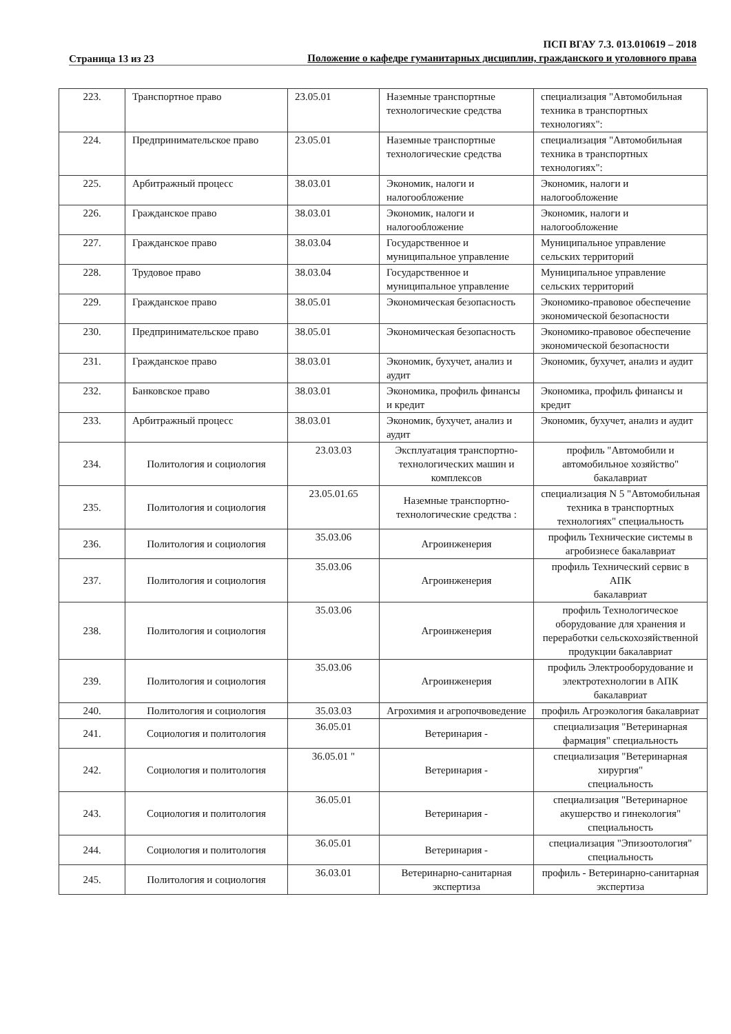Страница 13 из 23
ПСП ВГАУ 7.3. 013.010619 – 2018
Положение о кафедре гуманитарных дисциплин, гражданского и уголовного права
| 223. | Транспортное право | 23.05.01 | Наземные транспортные технологические средства | специализация "Автомобильная техника в транспортных технологиях": |
| 224. | Предпринимательское право | 23.05.01 | Наземные транспортные технологические средства | специализация "Автомобильная техника в транспортных технологиях": |
| 225. | Арбитражный процесс | 38.03.01 | Экономик, налоги и налогообложение | Экономик, налоги и налогообложение |
| 226. | Гражданское право | 38.03.01 | Экономик, налоги и налогообложение | Экономик, налоги и налогообложение |
| 227. | Гражданское право | 38.03.04 | Государственное и муниципальное управление | Муниципальное управление сельских территорий |
| 228. | Трудовое право | 38.03.04 | Государственное и муниципальное управление | Муниципальное управление сельских территорий |
| 229. | Гражданское право | 38.05.01 | Экономическая безопасность | Экономико-правовое обеспечение экономической безопасности |
| 230. | Предпринимательское право | 38.05.01 | Экономическая безопасность | Экономико-правовое обеспечение экономической безопасности |
| 231. | Гражданское право | 38.03.01 | Экономик, бухучет, анализ и аудит | Экономик, бухучет, анализ и аудит |
| 232. | Банковское право | 38.03.01 | Экономика, профиль финансы и кредит | Экономика, профиль финансы и кредит |
| 233. | Арбитражный процесс | 38.03.01 | Экономик, бухучет, анализ и аудит | Экономик, бухучет, анализ и аудит |
| 234. | Политология и социология | 23.03.03 | Эксплуатация транспортно-технологических машин и комплексов | профиль "Автомобили и автомобильное хозяйство" бакалавриат |
| 235. | Политология и социология | 23.05.01.65 | Наземные транспортно-технологические средства : | специализация N 5 "Автомобильная техника в транспортных технологиях" специальность |
| 236. | Политология и социология | 35.03.06 | Агроинженерия | профиль Технические системы в агробизнесе бакалавриат |
| 237. | Политология и социология | 35.03.06 | Агроинженерия | профиль Технический сервис в АПК бакалавриат |
| 238. | Политология и социология | 35.03.06 | Агроинженерия | профиль Технологическое оборудование для хранения и переработки сельскохозяйственной продукции бакалавриат |
| 239. | Политология и социология | 35.03.06 | Агроинженерия | профиль Электрооборудование и электротехнологии в АПК бакалавриат |
| 240. | Политология и социология | 35.03.03 | Агрохимия и агропочвоведение | профиль Агроэкология бакалавриат |
| 241. | Социология и политология | 36.05.01 | Ветеринария - | специализация "Ветеринарная фармация" специальность |
| 242. | Социология и политология | 36.05.01 " | Ветеринария - | специализация "Ветеринарная хирургия" специальность |
| 243. | Социология и политология | 36.05.01 | Ветеринария - | специализация "Ветеринарное акушерство и гинекология" специальность |
| 244. | Социология и политология | 36.05.01 | Ветеринария - | специализация "Эпизоотология" специальность |
| 245. | Политология и социология | 36.03.01 | Ветеринарно-санитарная экспертиза | профиль - Ветеринарно-санитарная экспертиза |